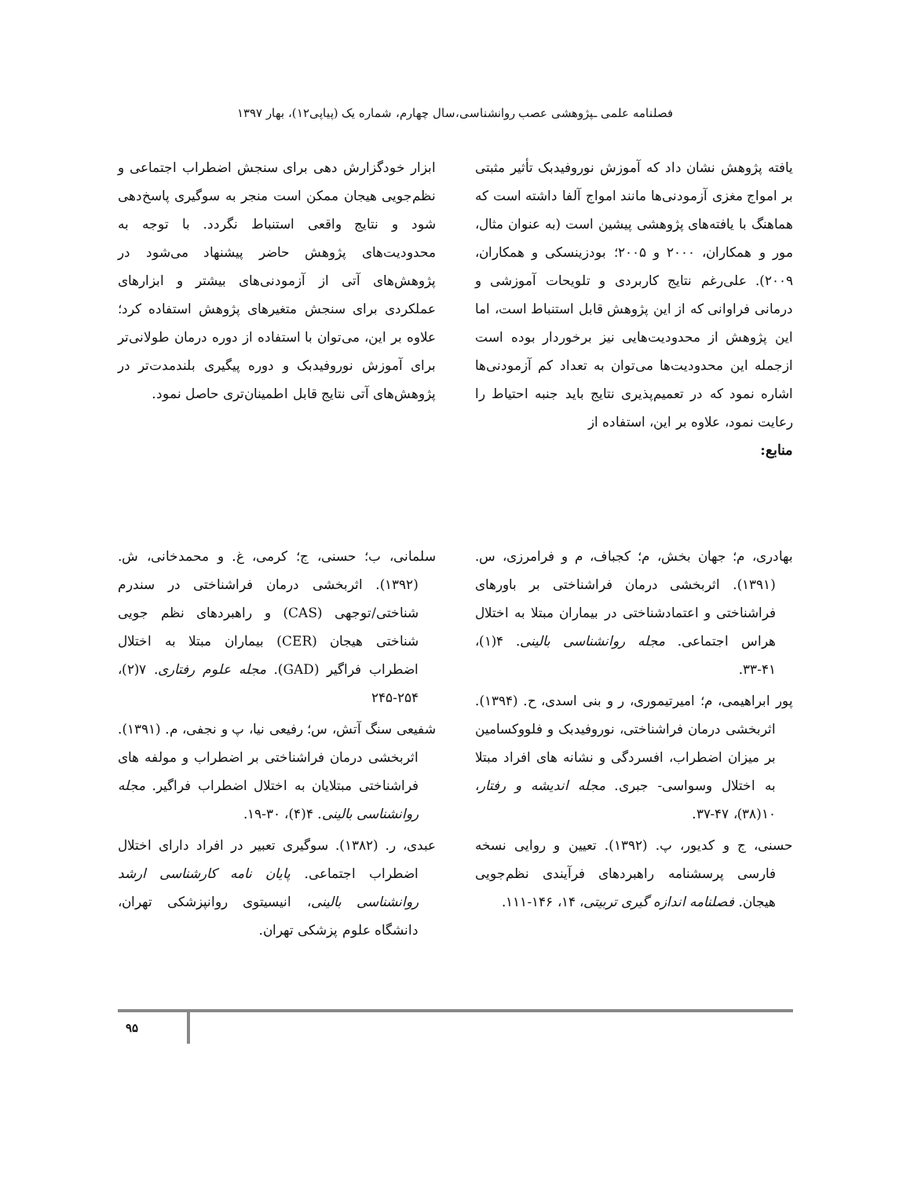فصلنامه علمی ـپژوهشی عصب روانشناسی،سال چهارم، شماره یک (پیاپی۱۲)، بهار ۱۳۹۷
یافته پژوهش نشان داد که آموزش نوروفیدبک تأثیر مثبتی بر امواج مغزی آزمودنی‌ها مانند امواج آلفا داشته است که هماهنگ با یافته‌های پژوهشی پیشین است (به عنوان مثال، مور و همکاران، ۲۰۰۰ و ۲۰۰۵؛ بودزینسکی و همکاران، ۲۰۰۹). علی‌رغم نتایج کاربردی و تلویحات آموزشی و درمانی فراوانی که از این پژوهش قابل استنباط است، اما این پژوهش از محدودیت‌هایی نیز برخوردار بوده است ازجمله این محدودیت‌ها می‌توان به تعداد کم آزمودنی‌ها اشاره نمود که در تعمیم‌پذیری نتایج باید جنبه احتیاط را رعایت نمود، علاوه بر این، استفاده از
منابع:
ابزار خودگزارش دهی برای سنجش اضطراب اجتماعی و نظم‌جویی هیجان ممکن است منجر به سوگیری پاسخ‌دهی شود و نتایج واقعی استنباط نگردد. با توجه به محدودیت‌های پژوهش حاضر پیشنهاد می‌شود در پژوهش‌های آتی از آزمودنی‌های بیشتر و ابزارهای عملکردی برای سنجش متغیرهای پژوهش استفاده کرد؛ علاوه بر این، می‌توان با استفاده از دوره درمان طولانی‌تر برای آموزش نوروفیدبک و دوره پیگیری بلندمدت‌تر در پژوهش‌های آتی نتایج قابل اطمینان‌تری حاصل نمود.
بهادری، م؛ جهان بخش، م؛ کجباف، م و فرامرزی، س. (۱۳۹۱). اثربخشی درمان فراشناختی بر باورهای فراشناختی و اعتمادشناختی در بیماران مبتلا به اختلال هراس اجتماعی. مجله روانشناسی بالینی. ۴(۱)، ۴۱-۳۳.
پور ابراهیمی، م؛ امیرتیموری، ر و بنی اسدی، ح. (۱۳۹۴). اثربخشی درمان فراشناختی، نوروفیدبک و فلووکسامین بر میزان اضطراب، افسردگی و نشانه های افراد مبتلا به اختلال وسواسی- جبری. مجله اندیشه و رفتار، ۱۰(۳۸)، ۴۷-۳۷.
حسنی، ج و کدیور، پ. (۱۳۹۲). تعیین و روایی نسخه فارسی پرسشنامه راهبردهای فرآیندی نظم‌جویی هیجان. فصلنامه اندازه گیری تربیتی، ۱۴، ۱۴۶-۱۱۱.
سلمانی، ب؛ حسنی، ج؛ کرمی، غ. و محمدخانی، ش. (۱۳۹۲). اثربخشی درمان فراشناختی در سندرم شناختی/توجهی (CAS) و راهبردهای نظم جویی شناختی هیجان (CER) بیماران مبتلا به اختلال اضطراب فراگیر (GAD). مجله علوم رفتاری. ۷(۲)، ۲۵۴-۲۴۵
شفیعی سنگ آتش، س؛ رفیعی نیا، پ و نجفی، م. (۱۳۹۱). اثربخشی درمان فراشناختی بر اضطراب و مولفه های فراشناختی مبتلایان به اختلال اضطراب فراگیر. مجله روانشناسی بالینی. ۴(۴)، ۳۰-۱۹.
عبدی، ر. (۱۳۸۲). سوگیری تعبیر در افراد دارای اختلال اضطراب اجتماعی. پایان نامه کارشناسی ارشد روانشناسی بالینی، انیسیتوی روانپزشکی تهران، دانشگاه علوم پزشکی تهران.
۹۵